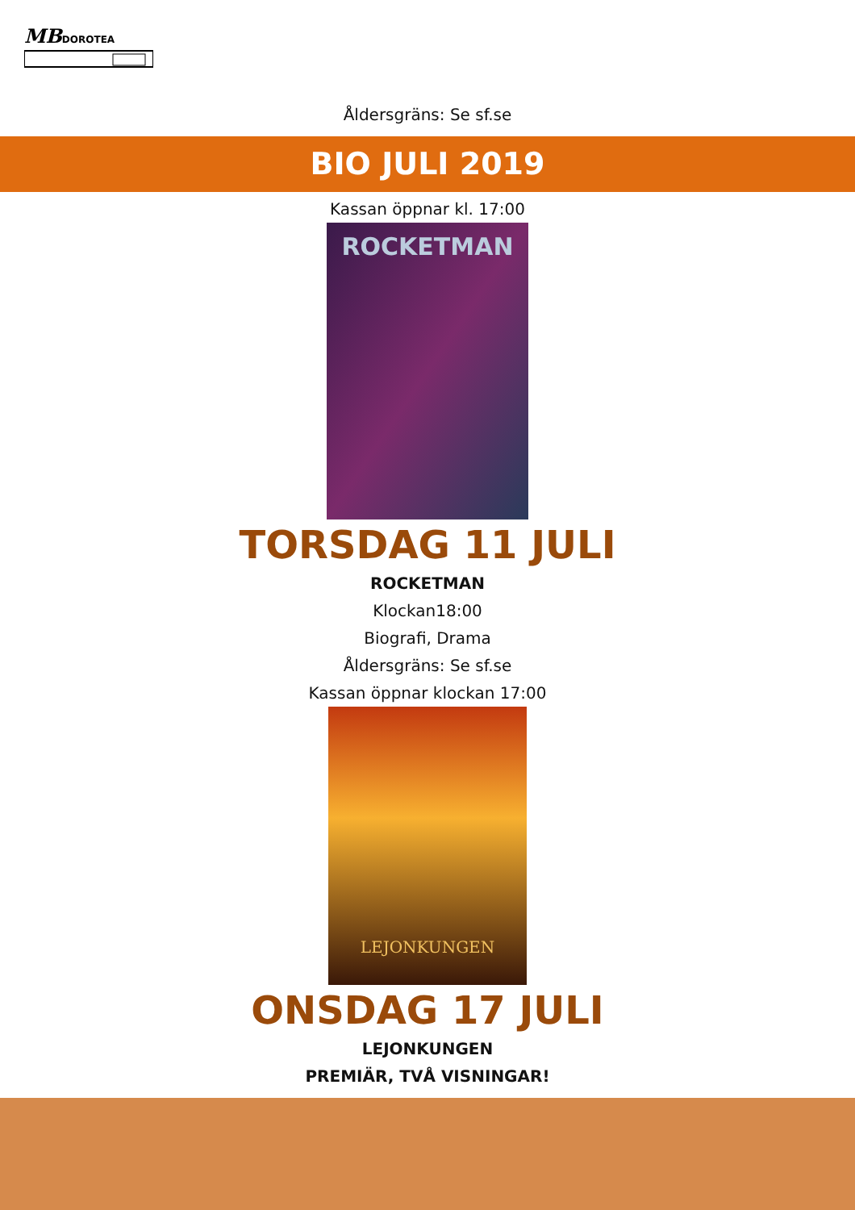MB DOROTEA
Åldersgräns: Se sf.se
BIO JULI 2019
Kassan öppnar kl. 17:00
ROCKETMAN
TORSDAG 11 JULI
ROCKETMAN
Klockan18:00
Biografi, Drama
Åldersgräns: Se sf.se
Kassan öppnar klockan 17:00
LEJONKUNGEN
ONSDAG 17 JULI
LEJONKUNGEN
PREMIÄR, TVÅ VISNINGAR!